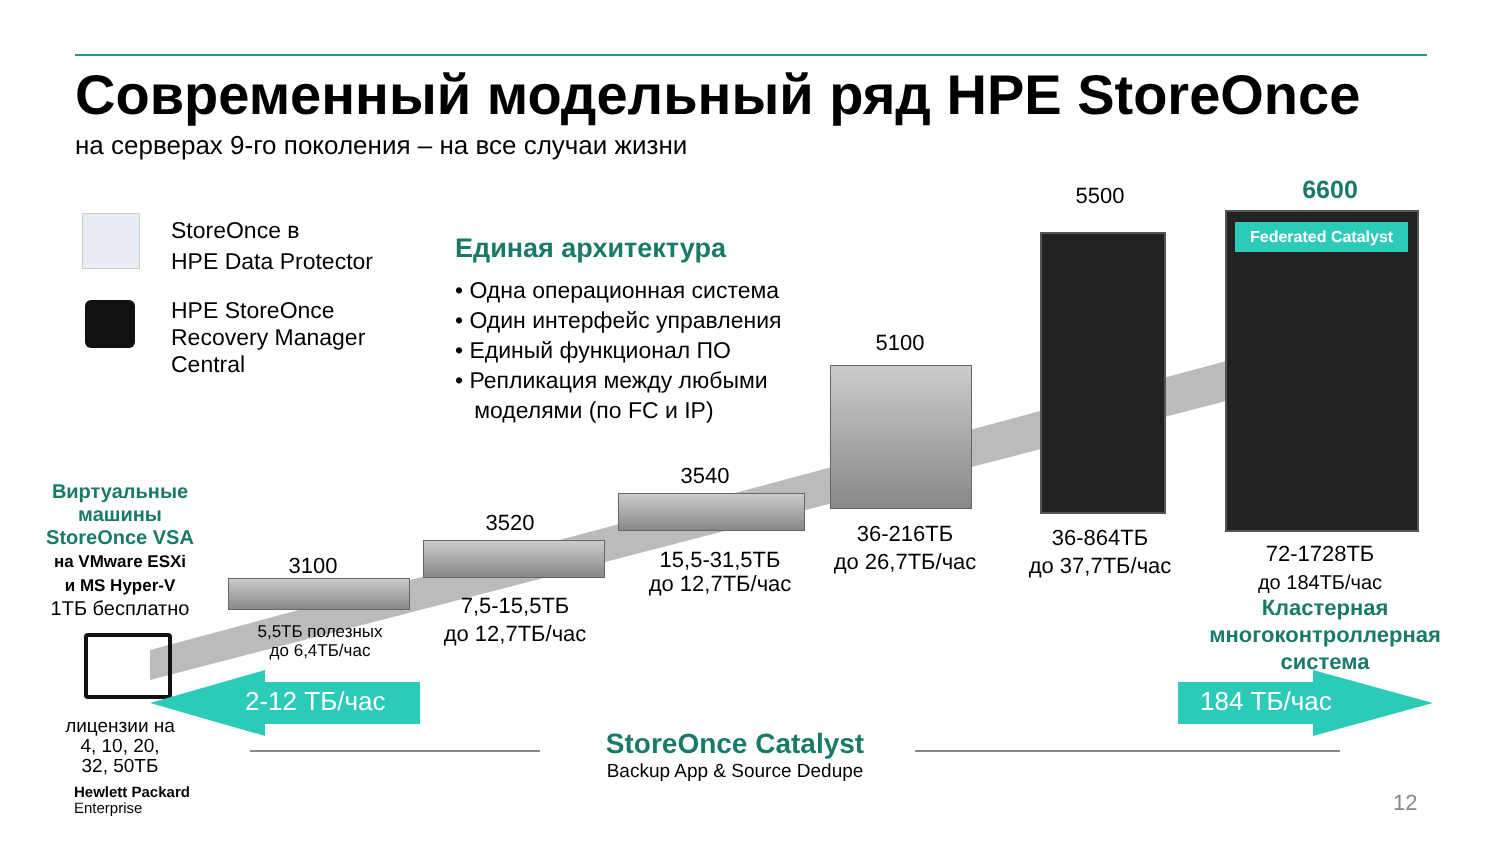Современный модельный ряд HPE StoreOnce
на серверах 9-го поколения – на все случаи жизни
StoreOnce в
HPE Data Protector
HPE StoreOnce
Recovery Manager
Central
Единая архитектура
• Одна операционная система
• Один интерфейс управления
• Единый функционал ПО
• Репликация между любыми
моделями (по FC и IP)
Виртуальные машины StoreOnce VSA
на VMware ESXi
и MS Hyper-V
1ТБ бесплатно
лицензии на
4, 10, 20,
32, 50ТБ
Hewlett Packard
Enterprise
3100
5,5ТБ полезных
до 6,4ТБ/час
3520
7,5-15,5ТБ
до 12,7ТБ/час
3540
15,5-31,5ТБ
до 12,7ТБ/час
5100
36-216ТБ
до 26,7ТБ/час
5500
36-864ТБ
до 37,7ТБ/час
Federated Catalyst
6600
72-1728ТБ
до 184ТБ/час
Кластерная многоконтроллерная система
2-12 ТБ/час 184 ТБ/час
StoreOnce Catalyst
Backup App & Source Dedupe
12